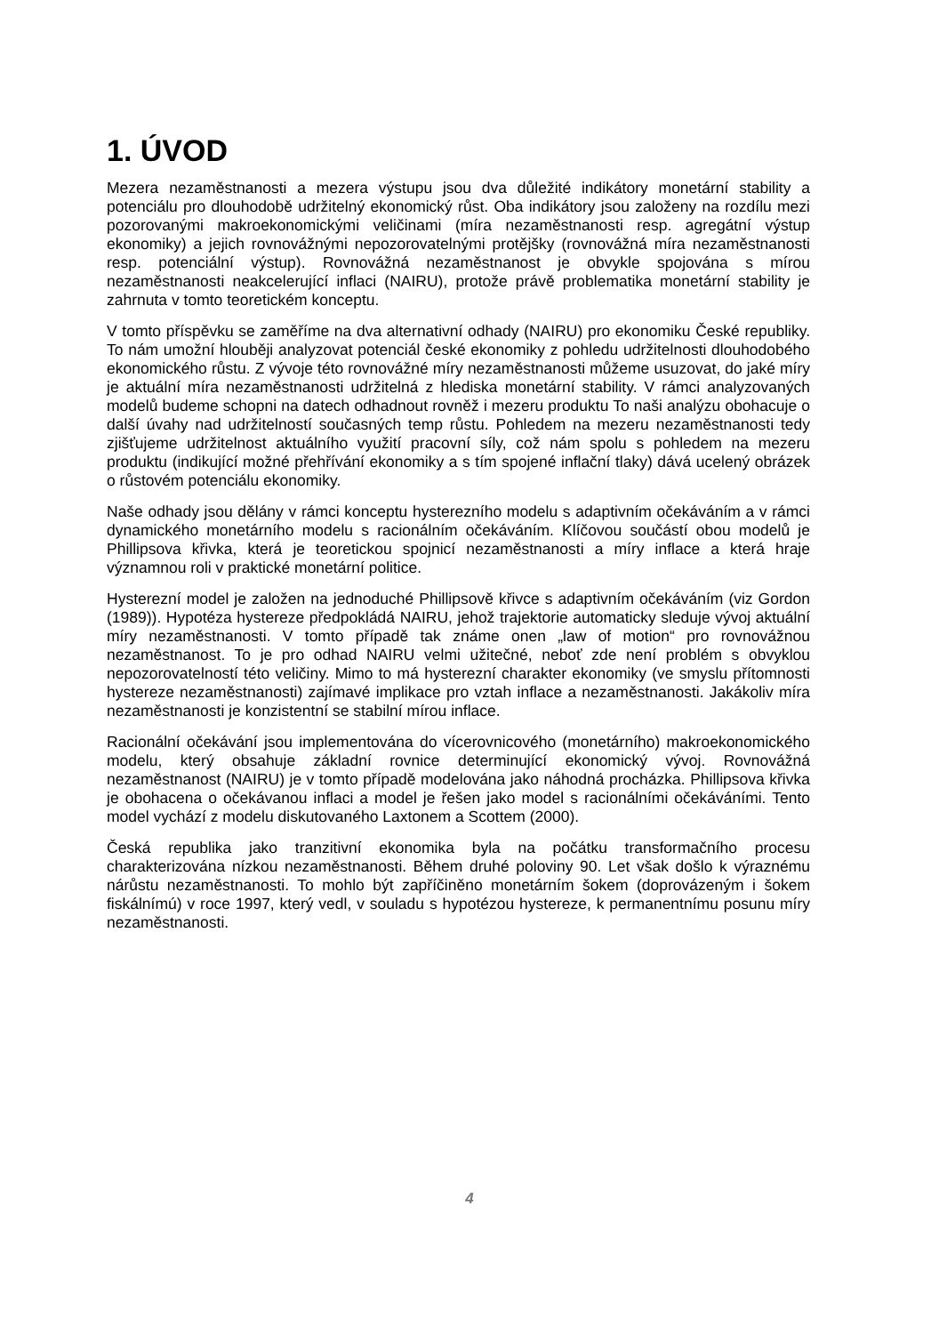1. ÚVOD
Mezera nezaměstnanosti a mezera výstupu jsou dva důležité indikátory monetární stability a potenciálu pro dlouhodobě udržitelný ekonomický růst. Oba indikátory jsou založeny na rozdílu mezi pozorovanými makroekonomickými veličinami (míra nezaměstnanosti resp. agregátní výstup ekonomiky) a jejich rovnovážnými nepozorovatelnými protějšky (rovnovážná míra nezaměstnanosti resp. potenciální výstup). Rovnovážná nezaměstnanost je obvykle spojována s mírou nezaměstnanosti neakcelerující inflaci (NAIRU), protože právě problematika monetární stability je zahrnuta v tomto teoretickém konceptu.
V tomto příspěvku se zaměříme na dva alternativní odhady (NAIRU) pro ekonomiku České republiky. To nám umožní hlouběji analyzovat potenciál české ekonomiky z pohledu udržitelnosti dlouhodobého ekonomického růstu. Z vývoje této rovnovážné míry nezaměstnanosti můžeme usuzovat, do jaké míry je aktuální míra nezaměstnanosti udržitelná z hlediska monetární stability. V rámci analyzovaných modelů budeme schopni na datech odhadnout rovněž i mezeru produktu To naši analýzu obohacuje o další úvahy nad udržitelností současných temp růstu. Pohledem na mezeru nezaměstnanosti tedy zjišťujeme udržitelnost aktuálního využití pracovní síly, což nám spolu s pohledem na mezeru produktu (indikující možné přehřívání ekonomiky a s tím spojené inflační tlaky) dává ucelený obrázek o růstovém potenciálu ekonomiky.
Naše odhady jsou dělány v rámci konceptu hysterezního modelu s adaptivním očekáváním a v rámci dynamického monetárního modelu s racionálním očekáváním. Klíčovou součástí obou modelů je Phillipsova křivka, která je teoretickou spojnicí nezaměstnanosti a míry inflace a která hraje významnou roli v praktické monetární politice.
Hysterezní model je založen na jednoduché Phillipsově křivce s adaptivním očekáváním (viz Gordon (1989)). Hypotéza hystereze předpokládá NAIRU, jehož trajektorie automaticky sleduje vývoj aktuální míry nezaměstnanosti. V tomto případě tak známe onen „law of motion“ pro rovnovážnou nezaměstnanost. To je pro odhad NAIRU velmi užitečné, neboť zde není problém s obvyklou nepozorovatelností této veličiny. Mimo to má hysterezní charakter ekonomiky (ve smyslu přítomnosti hystereze nezaměstnanosti) zajímavé implikace pro vztah inflace a nezaměstnanosti. Jakákoliv míra nezaměstnanosti je konzistentní se stabilní mírou inflace.
Racionální očekávání jsou implementována do vícerovnicového (monetárního) makroekonomického modelu, který obsahuje základní rovnice determinující ekonomický vývoj. Rovnovážná nezaměstnanost (NAIRU) je v tomto případě modelována jako náhodná procházka. Phillipsova křivka je obohacena o očekávanou inflaci a model je řešen jako model s racionálními očekáváními. Tento model vychází z modelu diskutovaného Laxtonem a Scottem (2000).
Česká republika jako tranzitivní ekonomika byla na počátku transformačního procesu charakterizována nízkou nezaměstnanosti. Během druhé poloviny 90. Let však došlo k výraznému nárůstu nezaměstnanosti. To mohlo být zapříčiněno monetárním šokem (doprovázeným i šokem fiskálnímú) v roce 1997, který vedl, v souladu s hypotézou hystereze, k permanentnímu posunu míry nezaměstnanosti.
4